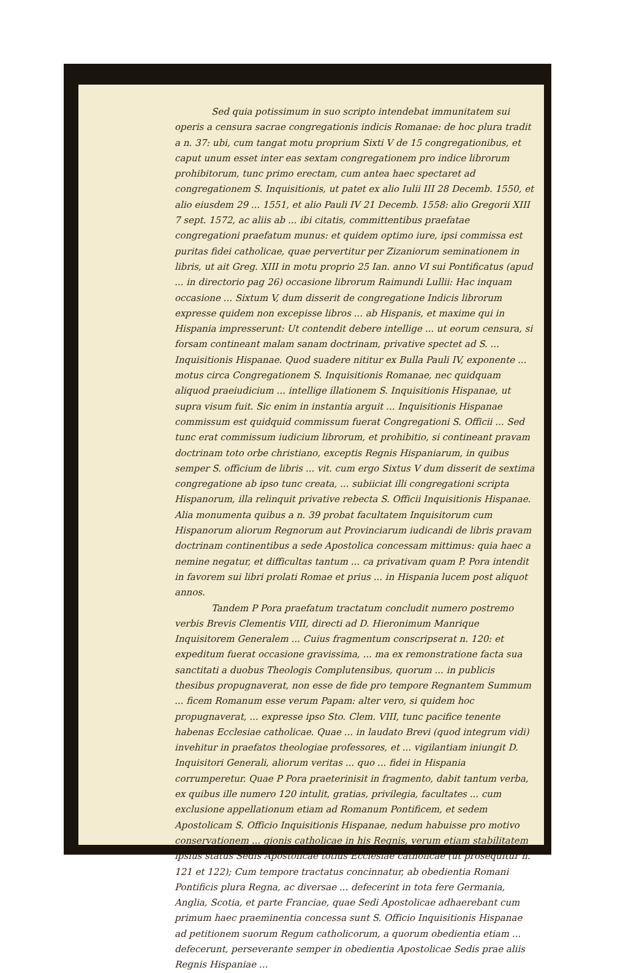Sed quia potissimum in suo scripto intendebat immunitatem sui operis a censura sacrae congregationis indicis Romanae: de hoc plura tradit a n. 37: ubi, cum tangat motu proprium Sixti V de 15 congregationibus, et caput unum esset inter eas sextam congregationem pro indice librorum prohibitorum, tunc primo erectam, cum antea haec spectaret ad congregationem S. Inquisitionis, ut patet ex alio Iulii III 28 Decemb. 1550, et alio eiusdem 29 ... 1551, et alio Pauli IV 21 Decemb. 1558: alio Gregorii XIII 7 sept. 1572, ac aliis ab ... ibi citatis, committentibus praefatae congregationi praefatum munus: et quidem optimo iure, ipsi commissa est puritas fidei catholicae, quae pervertitur per Zizaniorum seminationem in libris, ut ait Greg. XIII in motu proprio 25 Ian. anno VI sui Pontificatus (apud ... in directorio pag 26) occasione librorum Raimundi Lullii: Hac inquam occasione ... Sixtum V, dum disserit de congregatione Indicis librorum expresse quidem non excepisse libros ... ab Hispanis, et maxime qui in Hispania impresserunt: Ut contendit debere intellige ... ut eorum censura, si forsam contineant malam sanam doctrinam, privative spectet ad S. ... Inquisitionis Hispanae. Quod suadere nititur ex Bulla Pauli IV, exponente ... motus circa Congregationem S. Inquisitionis Romanae, nec quidquam aliquod praeiudicium ... intellige illationem S. Inquisitionis Hispanae, ut supra visum fuit. Sic enim in instantia arguit ... Inquisitionis Hispanae commissum est quidquid commissum fuerat Congregationi S. Officii ... Sed tunc erat commissum iudicium librorum, et prohibitio, si contineant pravam doctrinam toto orbe christiano, exceptis Regnis Hispaniarum, in quibus semper S. officium de libris ... vit. cum ergo Sixtus V dum disserit de sextima congregatione ab ipso tunc creata, ... subiiciat illi congregationi scripta Hispanorum, illa relinquit privative rebecta S. Officii Inquisitionis Hispanae. Alia monumenta quibus a n. 39 probat facultatem Inquisitorum cum Hispanorum aliorum Regnorum aut Provinciarum iudicandi de libris pravam doctrinam continentibus a sede Apostolica concessam mittimus: quia haec a nemine negatur, et difficultas tantum ... ca privativam quam P. Pora intendit in favorem sui libri prolati Romae et prius ... in Hispania lucem post aliquot annos.
Tandem P Pora praefatum tractatum concludit numero postremo verbis Brevis Clementis VIII, directi ad D. Hieronimum Manrique Inquisitorem Generalem ... Cuius fragmentum conscripserat n. 120: et expeditum fuerat occasione gravissima, ... ma ex remonstratione facta sua sanctitati a duobus Theologis Complutensibus, quorum ... in publicis thesibus propugnaverat, non esse de fide pro tempore Regnantem Summum ... ficem Romanum esse verum Papam: alter vero, si quidem hoc propugnaverat, ... expresse ipso Sto. Clem. VIII, tunc pacifice tenente habenas Ecclesiae catholicae. Quae ... in laudato Brevi (quod integrum vidi) invehitur in praefatos theologiae professores, et ... vigilantiam iniungit D. Inquisitori Generali, aliorum veritas ... quo ... fidei in Hispania corrumperetur. Quae P Pora praeterinisit in fragmento, dabit tantum verba, ex quibus ille numero 120 intulit, gratias, privilegia, facultates ... cum exclusione appellationum etiam ad Romanum Pontificem, et sedem Apostolicam S. Officio Inquisitionis Hispanae, nedum habuisse pro motivo conservationem ... gionis catholicae in his Regnis, verum etiam stabilitatem ipsius status Sedis Apostolicae totius Ecclesiae catholicae (ut prosequitur n. 121 et 122); Cum tempore tractatus concinnatur, ab obedientia Romani Pontificis plura Regna, ac diversae ... defecerint in tota fere Germania, Anglia, Scotia, et parte Franciae, quae Sedi Apostolicae adhaerebant cum primum haec praeminentia concessa sunt S. Officio Inquisitionis Hispanae ad petitionem suorum Regum catholicorum, a quorum obedientia etiam ... defecerunt, perseverante semper in obedientia Apostolicae Sedis prae aliis Regnis Hispaniae ...